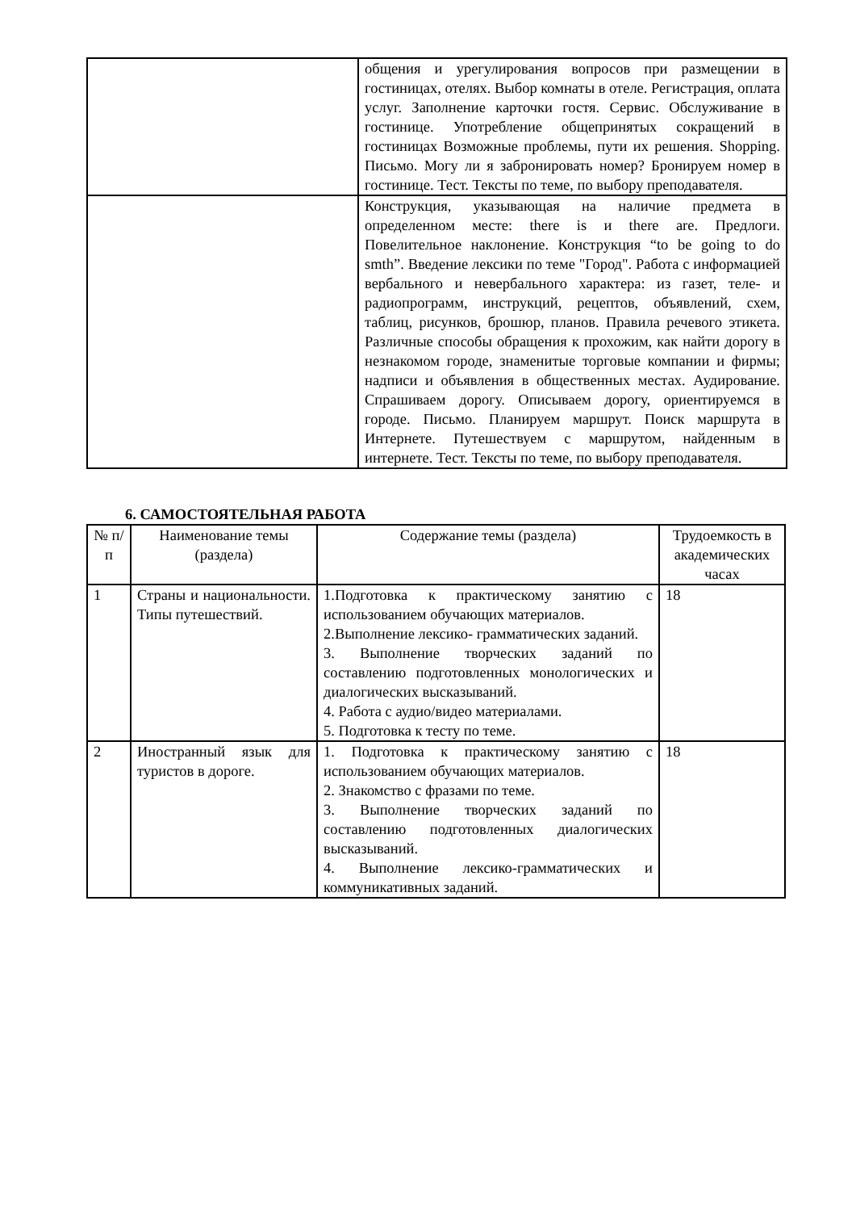| | общения и урегулирования вопросов при размещении в гостиницах, отелях. Выбор комнаты в отеле. Регистрация, оплата услуг. Заполнение карточки гостя. Сервис. Обслуживание в гостинице. Употребление общепринятых сокращений в гостиницах Возможные проблемы, пути их решения. Shopping. Письмо. Могу ли я забронировать номер? Бронируем номер в гостинице. Тест. Тексты по теме, по выбору преподавателя. |
| | Конструкция, указывающая на наличие предмета в определенном месте: there is и there are. Предлоги. Повелительное наклонение. Конструкция “to be going to do smth”. Введение лексики по теме "Город". Работа с информацией вербального и невербального характера: из газет, теле- и радиопрограмм, инструкций, рецептов, объявлений, схем, таблиц, рисунков, брошюр, планов. Правила речевого этикета. Различные способы обращения к прохожим, как найти дорогу в незнакомом городе, знаменитые торговые компании и фирмы; надписи и объявления в общественных местах. Аудирование. Спрашиваем дорогу. Описываем дорогу, ориентируемся в городе. Письмо. Планируем маршрут. Поиск маршрута в Интернете. Путешествуем с маршрутом, найденным в интернете. Тест. Тексты по теме, по выбору преподавателя. |
6. САМОСТОЯТЕЛЬНАЯ РАБОТА
| № п/п | Наименование темы (раздела) | Содержание темы (раздела) | Трудоемкость в академических часах |
| --- | --- | --- | --- |
| 1 | Страны и национальности. Типы путешествий. | 1.Подготовка к практическому занятию с использованием обучающих материалов. 2.Выполнение лексико- грамматических заданий. 3. Выполнение творческих заданий по составлению подготовленных монологических и диалогических высказываний. 4. Работа с аудио/видео материалами. 5. Подготовка к тесту по теме. | 18 |
| 2 | Иностранный язык для туристов в дороге. | 1. Подготовка к практическому занятию с использованием обучающих материалов. 2. Знакомство с фразами по теме. 3. Выполнение творческих заданий по составлению подготовленных диалогических высказываний. 4. Выполнение лексико-грамматических и коммуникативных заданий. | 18 |